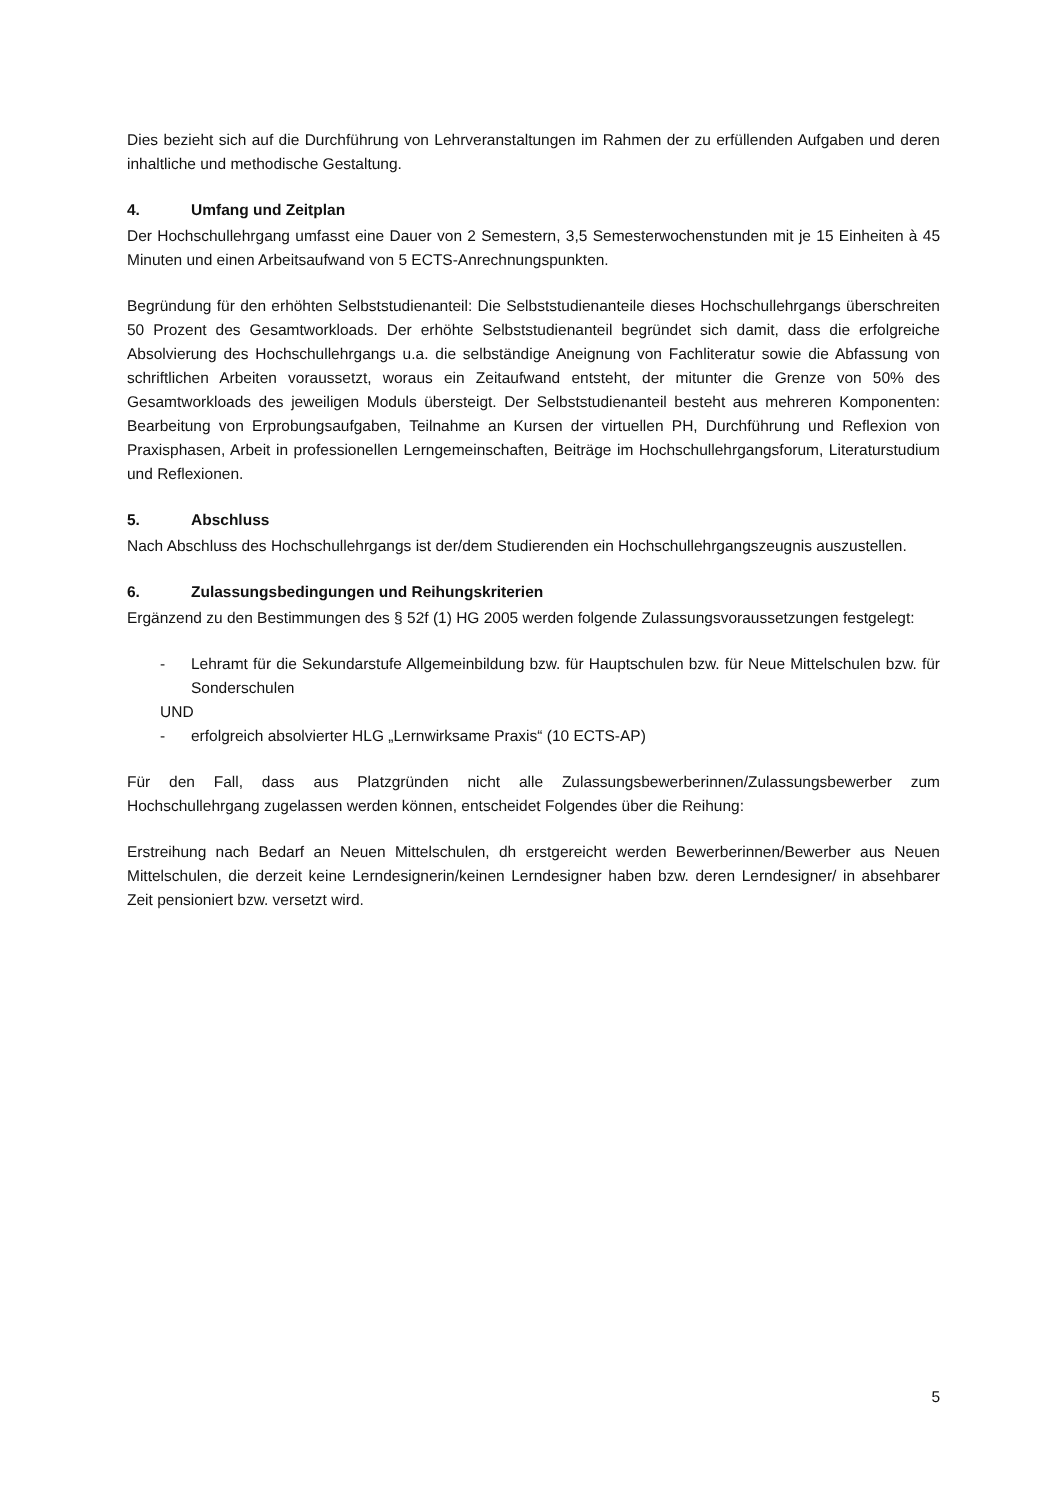Dies bezieht sich auf die Durchführung von Lehrveranstaltungen im Rahmen der zu erfüllenden Aufgaben und deren inhaltliche und methodische Gestaltung.
4. Umfang und Zeitplan
Der Hochschullehrgang umfasst eine Dauer von 2 Semestern, 3,5 Semesterwochenstunden mit je 15 Einheiten à 45 Minuten und einen Arbeitsaufwand von 5 ECTS-Anrechnungspunkten.
Begründung für den erhöhten Selbststudienanteil: Die Selbststudienanteile dieses Hochschullehrgangs überschreiten 50 Prozent des Gesamtworkloads. Der erhöhte Selbststudienanteil begründet sich damit, dass die erfolgreiche Absolvierung des Hochschullehrgangs u.a. die selbständige Aneignung von Fachliteratur sowie die Abfassung von schriftlichen Arbeiten voraussetzt, woraus ein Zeitaufwand entsteht, der mitunter die Grenze von 50% des Gesamtworkloads des jeweiligen Moduls übersteigt. Der Selbststudienanteil besteht aus mehreren Komponenten: Bearbeitung von Erprobungsaufgaben, Teilnahme an Kursen der virtuellen PH, Durchführung und Reflexion von Praxisphasen, Arbeit in professionellen Lerngemeinschaften, Beiträge im Hochschullehrgangsforum, Literaturstudium und Reflexionen.
5. Abschluss
Nach Abschluss des Hochschullehrgangs ist der/dem Studierenden ein Hochschullehrgangszeugnis auszustellen.
6. Zulassungsbedingungen und Reihungskriterien
Ergänzend zu den Bestimmungen des § 52f (1) HG 2005 werden folgende Zulassungsvoraussetzungen festgelegt:
- Lehramt für die Sekundarstufe Allgemeinbildung bzw. für Hauptschulen bzw. für Neue Mittelschulen bzw. für Sonderschulen
UND
- erfolgreich absolvierter HLG „Lernwirksame Praxis“ (10 ECTS-AP)
Für den Fall, dass aus Platzgründen nicht alle Zulassungsbewerberinnen/Zulassungsbewerber zum Hochschullehrgang zugelassen werden können, entscheidet Folgendes über die Reihung:
Erstreihung nach Bedarf an Neuen Mittelschulen, dh erstgereicht werden Bewerberinnen/Bewerber aus Neuen Mittelschulen, die derzeit keine Lerndesignerin/keinen Lerndesigner haben bzw. deren Lerndesigner/ in absehbarer Zeit pensioniert bzw. versetzt wird.
5